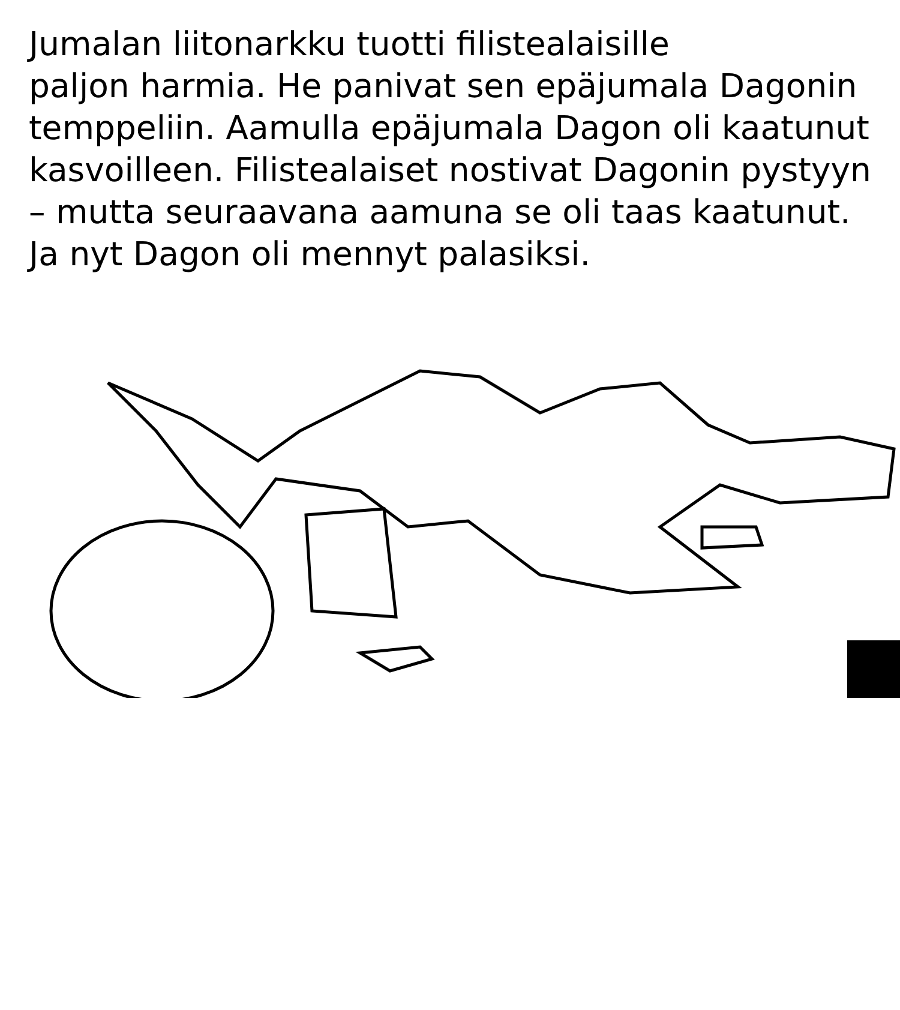Jumalan liitonarkku tuotti filistealaisille paljon harmia. He panivat sen epäjumala Dagonin temppeliin. Aamulla epäjumala Dagon oli kaatunut kasvoilleen. Filistealaiset nostivat Dagonin pystyyn – mutta seuraavana aamuna se oli taas kaatunut. Ja nyt Dagon oli mennyt palasiksi.